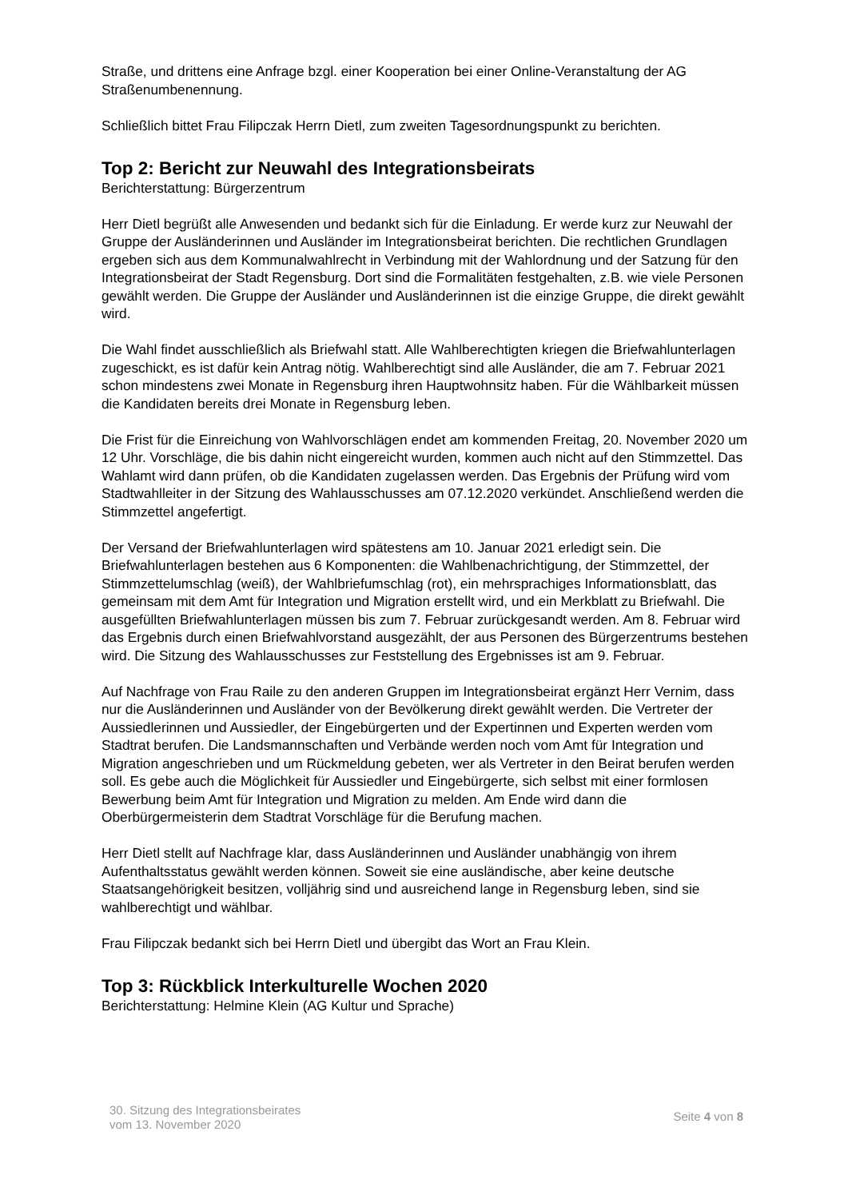Straße, und drittens eine Anfrage bzgl. einer Kooperation bei einer Online-Veranstaltung der AG Straßenumbenennung.
Schließlich bittet Frau Filipczak Herrn Dietl, zum zweiten Tagesordnungspunkt zu berichten.
Top 2: Bericht zur Neuwahl des Integrationsbeirats
Berichterstattung: Bürgerzentrum
Herr Dietl begrüßt alle Anwesenden und bedankt sich für die Einladung. Er werde kurz zur Neuwahl der Gruppe der Ausländerinnen und Ausländer im Integrationsbeirat berichten. Die rechtlichen Grundlagen ergeben sich aus dem Kommunalwahlrecht in Verbindung mit der Wahlordnung und der Satzung für den Integrationsbeirat der Stadt Regensburg. Dort sind die Formalitäten festgehalten, z.B. wie viele Personen gewählt werden. Die Gruppe der Ausländer und Ausländerinnen ist die einzige Gruppe, die direkt gewählt wird.
Die Wahl findet ausschließlich als Briefwahl statt. Alle Wahlberechtigten kriegen die Briefwahlunterlagen zugeschickt, es ist dafür kein Antrag nötig. Wahlberechtigt sind alle Ausländer, die am 7. Februar 2021 schon mindestens zwei Monate in Regensburg ihren Hauptwohnsitz haben. Für die Wählbarkeit müssen die Kandidaten bereits drei Monate in Regensburg leben.
Die Frist für die Einreichung von Wahlvorschlägen endet am kommenden Freitag, 20. November 2020 um 12 Uhr. Vorschläge, die bis dahin nicht eingereicht wurden, kommen auch nicht auf den Stimmzettel. Das Wahlamt wird dann prüfen, ob die Kandidaten zugelassen werden. Das Ergebnis der Prüfung wird vom Stadtwahlleiter in der Sitzung des Wahlausschusses am 07.12.2020 verkündet. Anschließend werden die Stimmzettel angefertigt.
Der Versand der Briefwahlunterlagen wird spätestens am 10. Januar 2021 erledigt sein. Die Briefwahlunterlagen bestehen aus 6 Komponenten: die Wahlbenachrichtigung, der Stimmzettel, der Stimmzettelumschlag (weiß), der Wahlbriefumschlag (rot), ein mehrsprachiges Informationsblatt, das gemeinsam mit dem Amt für Integration und Migration erstellt wird, und ein Merkblatt zu Briefwahl. Die ausgefüllten Briefwahlunterlagen müssen bis zum 7. Februar zurückgesandt werden. Am 8. Februar wird das Ergebnis durch einen Briefwahlvorstand ausgezählt, der aus Personen des Bürgerzentrums bestehen wird. Die Sitzung des Wahlausschusses zur Feststellung des Ergebnisses ist am 9. Februar.
Auf Nachfrage von Frau Raile zu den anderen Gruppen im Integrationsbeirat ergänzt Herr Vernim, dass nur die Ausländerinnen und Ausländer von der Bevölkerung direkt gewählt werden. Die Vertreter der Aussiedlerinnen und Aussiedler, der Eingebürgerten und der Expertinnen und Experten werden vom Stadtrat berufen. Die Landsmannschaften und Verbände werden noch vom Amt für Integration und Migration angeschrieben und um Rückmeldung gebeten, wer als Vertreter in den Beirat berufen werden soll. Es gebe auch die Möglichkeit für Aussiedler und Eingebürgerte, sich selbst mit einer formlosen Bewerbung beim Amt für Integration und Migration zu melden. Am Ende wird dann die Oberbürgermeisterin dem Stadtrat Vorschläge für die Berufung machen.
Herr Dietl stellt auf Nachfrage klar, dass Ausländerinnen und Ausländer unabhängig von ihrem Aufenthaltsstatus gewählt werden können. Soweit sie eine ausländische, aber keine deutsche Staatsangehörigkeit besitzen, volljährig sind und ausreichend lange in Regensburg leben, sind sie wahlberechtigt und wählbar.
Frau Filipczak bedankt sich bei Herrn Dietl und übergibt das Wort an Frau Klein.
Top 3: Rückblick Interkulturelle Wochen 2020
Berichterstattung: Helmine Klein (AG Kultur und Sprache)
30. Sitzung des Integrationsbeirates
vom 13. November 2020
Seite 4 von 8